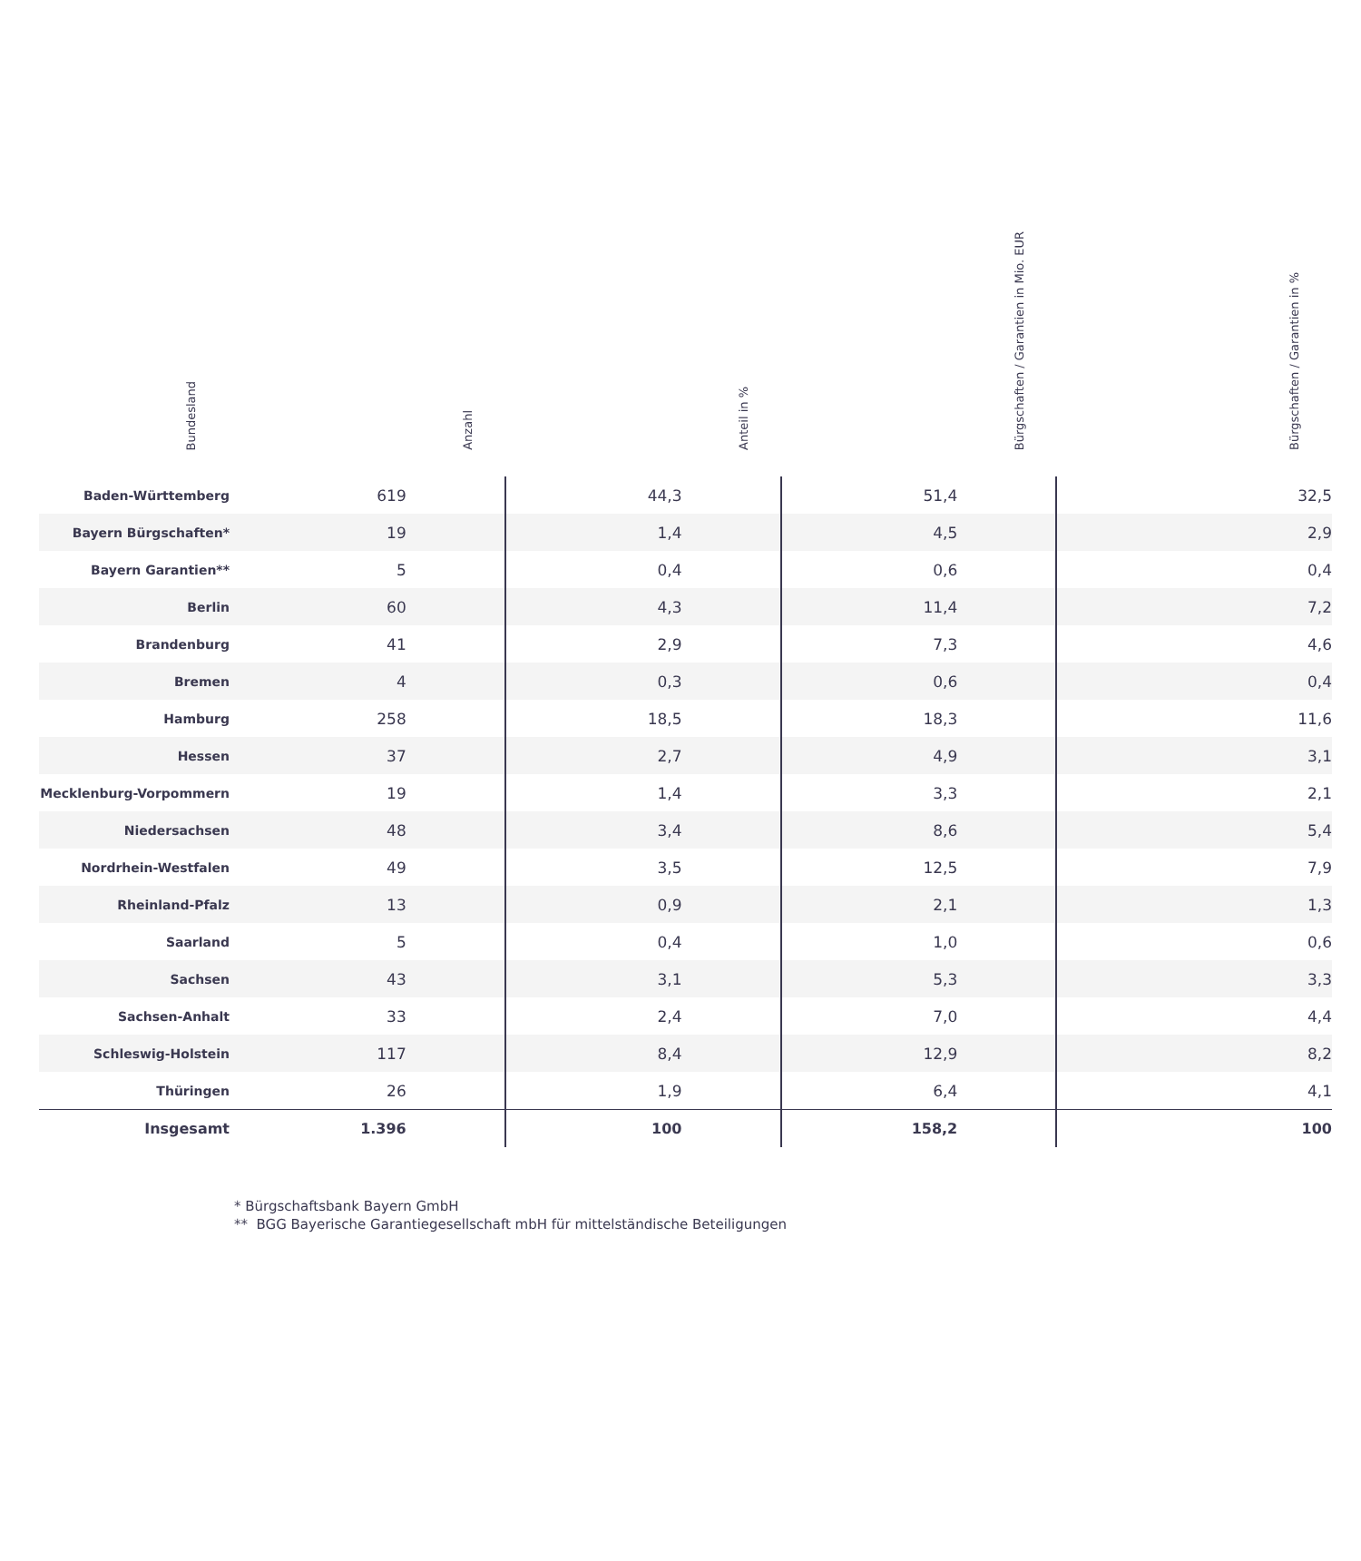| Bundesland | Anzahl | Anteil in % | Bürgschaften / Garantien in Mio. EUR | Bürgschaften / Garantien in % |
| --- | --- | --- | --- | --- |
| Baden-Württemberg | 619 | 44,3 | 51,4 | 32,5 |
| Bayern Bürgschaften* | 19 | 1,4 | 4,5 | 2,9 |
| Bayern Garantien** | 5 | 0,4 | 0,6 | 0,4 |
| Berlin | 60 | 4,3 | 11,4 | 7,2 |
| Brandenburg | 41 | 2,9 | 7,3 | 4,6 |
| Bremen | 4 | 0,3 | 0,6 | 0,4 |
| Hamburg | 258 | 18,5 | 18,3 | 11,6 |
| Hessen | 37 | 2,7 | 4,9 | 3,1 |
| Mecklenburg-Vorpommern | 19 | 1,4 | 3,3 | 2,1 |
| Niedersachsen | 48 | 3,4 | 8,6 | 5,4 |
| Nordrhein-Westfalen | 49 | 3,5 | 12,5 | 7,9 |
| Rheinland-Pfalz | 13 | 0,9 | 2,1 | 1,3 |
| Saarland | 5 | 0,4 | 1,0 | 0,6 |
| Sachsen | 43 | 3,1 | 5,3 | 3,3 |
| Sachsen-Anhalt | 33 | 2,4 | 7,0 | 4,4 |
| Schleswig-Holstein | 117 | 8,4 | 12,9 | 8,2 |
| Thüringen | 26 | 1,9 | 6,4 | 4,1 |
| Insgesamt | 1.396 | 100 | 158,2 | 100 |
* Bürgschaftsbank Bayern GmbH
** BGG Bayerische Garantiegesellschaft mbH für mittelständische Beteiligungen